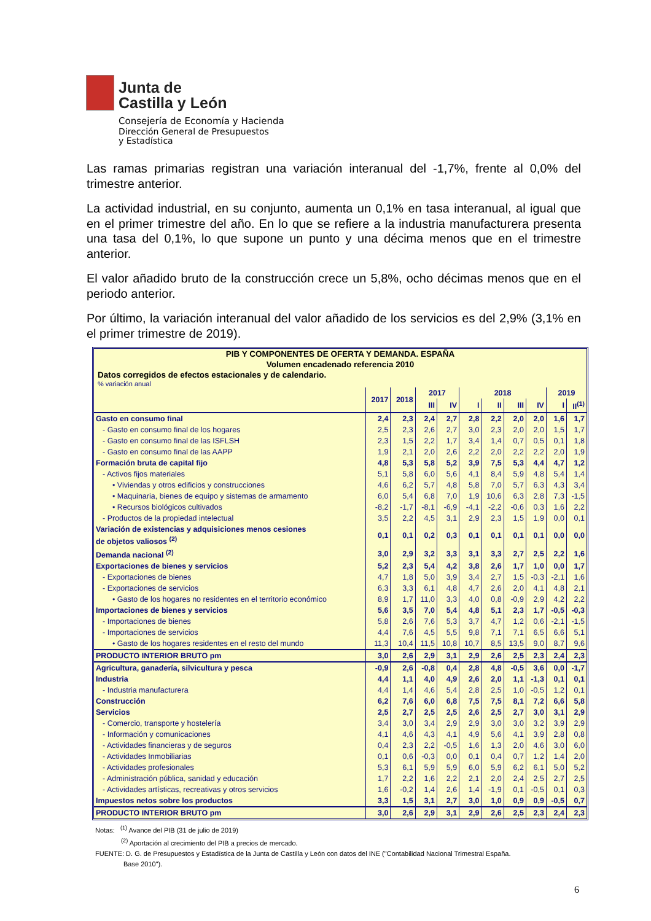Junta de
Castilla y León
Consejería de Economía y Hacienda
Dirección General de Presupuestos
y Estadística
Las ramas primarias registran una variación interanual del -1,7%, frente al 0,0% del trimestre anterior.
La actividad industrial, en su conjunto, aumenta un 0,1% en tasa interanual, al igual que en el primer trimestre del año. En lo que se refiere a la industria manufacturera presenta una tasa del 0,1%, lo que supone un punto y una décima menos que en el trimestre anterior.
El valor añadido bruto de la construcción crece un 5,8%, ocho décimas menos que en el periodo anterior.
Por último, la variación interanual del valor añadido de los servicios es del 2,9% (3,1% en el primer trimestre de 2019).
PIB Y COMPONENTES DE OFERTA Y DEMANDA. ESPAÑA
Volumen encadenado referencia 2010
Datos corregidos de efectos estacionales y de calendario.
% variación anual
| | 2017 | 2018 | 2017 | | 2018 | | | | 2019 | |
| --- | --- | --- | --- | --- | --- | --- | --- | --- | --- | --- |
| | | | III | IV | I | II | III | IV | I | II<sup>(1)</sup> |
| Gasto en consumo final | 2,4 | 2,3 | 2,4 | 2,7 | 2,8 | 2,2 | 2,0 | 2,0 | 1,6 | 1,7 |
| - Gasto en consumo final de los hogares | 2,5 | 2,3 | 2,6 | 2,7 | 3,0 | 2,3 | 2,0 | 2,0 | 1,5 | 1,7 |
| - Gasto en consumo final de las ISFLSH | 2,3 | 1,5 | 2,2 | 1,7 | 3,4 | 1,4 | 0,7 | 0,5 | 0,1 | 1,8 |
| - Gasto en consumo final de las AAPP | 1,9 | 2,1 | 2,0 | 2,6 | 2,2 | 2,0 | 2,2 | 2,2 | 2,0 | 1,9 |
| Formación bruta de capital fijo | 4,8 | 5,3 | 5,8 | 5,2 | 3,9 | 7,5 | 5,3 | 4,4 | 4,7 | 1,2 |
| - Activos fijos materiales | 5,1 | 5,8 | 6,0 | 5,6 | 4,1 | 8,4 | 5,9 | 4,8 | 5,4 | 1,4 |
| • Viviendas y otros edificios y construcciones | 4,6 | 6,2 | 5,7 | 4,8 | 5,8 | 7,0 | 5,7 | 6,3 | 4,3 | 3,4 |
| • Maquinaria, bienes de equipo y sistemas de armamento | 6,0 | 5,4 | 6,8 | 7,0 | 1,9 | 10,6 | 6,3 | 2,8 | 7,3 | -1,5 |
| • Recursos biológicos cultivados | -8,2 | -1,7 | -8,1 | -6,9 | -4,1 | -2,2 | -0,6 | 0,3 | 1,6 | 2,2 |
| - Productos de la propiedad intelectual | 3,5 | 2,2 | 4,5 | 3,1 | 2,9 | 2,3 | 1,5 | 1,9 | 0,0 | 0,1 |
| Variación de existencias y adquisiciones menos cesiones de objetos valiosos <sup>(2)</sup> | 0,1 | 0,1 | 0,2 | 0,3 | 0,1 | 0,1 | 0,1 | 0,1 | 0,0 | 0,0 |
| Demanda nacional <sup>(2)</sup> | 3,0 | 2,9 | 3,2 | 3,3 | 3,1 | 3,3 | 2,7 | 2,5 | 2,2 | 1,6 |
| Exportaciones de bienes y servicios | 5,2 | 2,3 | 5,4 | 4,2 | 3,8 | 2,6 | 1,7 | 1,0 | 0,0 | 1,7 |
| - Exportaciones de bienes | 4,7 | 1,8 | 5,0 | 3,9 | 3,4 | 2,7 | 1,5 | -0,3 | -2,1 | 1,6 |
| - Exportaciones de servicios | 6,3 | 3,3 | 6,1 | 4,8 | 4,7 | 2,6 | 2,0 | 4,1 | 4,8 | 2,1 |
| • Gasto de los hogares no residentes en el territorio económico | 8,9 | 1,7 | 11,0 | 3,3 | 4,0 | 0,8 | -0,9 | 2,9 | 4,2 | 2,2 |
| Importaciones de bienes y servicios | 5,6 | 3,5 | 7,0 | 5,4 | 4,8 | 5,1 | 2,3 | 1,7 | -0,5 | -0,3 |
| - Importaciones de bienes | 5,8 | 2,6 | 7,6 | 5,3 | 3,7 | 4,7 | 1,2 | 0,6 | -2,1 | -1,5 |
| - Importaciones de servicios | 4,4 | 7,6 | 4,5 | 5,5 | 9,8 | 7,1 | 7,1 | 6,5 | 6,6 | 5,1 |
| • Gasto de los hogares residentes en el resto del mundo | 11,3 | 10,4 | 11,5 | 10,8 | 10,7 | 8,5 | 13,5 | 9,0 | 8,7 | 9,6 |
| PRODUCTO INTERIOR BRUTO pm | 3,0 | 2,6 | 2,9 | 3,1 | 2,9 | 2,6 | 2,5 | 2,3 | 2,4 | 2,3 |
| Agricultura, ganadería, silvicultura y pesca | -0,9 | 2,6 | -0,8 | 0,4 | 2,8 | 4,8 | -0,5 | 3,6 | 0,0 | -1,7 |
| Industria | 4,4 | 1,1 | 4,0 | 4,9 | 2,6 | 2,0 | 1,1 | -1,3 | 0,1 | 0,1 |
| - Industria manufacturera | 4,4 | 1,4 | 4,6 | 5,4 | 2,8 | 2,5 | 1,0 | -0,5 | 1,2 | 0,1 |
| Construcción | 6,2 | 7,6 | 6,0 | 6,8 | 7,5 | 7,5 | 8,1 | 7,2 | 6,6 | 5,8 |
| Servicios | 2,5 | 2,7 | 2,5 | 2,5 | 2,6 | 2,5 | 2,7 | 3,0 | 3,1 | 2,9 |
| - Comercio, transporte y hostelería | 3,4 | 3,0 | 3,4 | 2,9 | 2,9 | 3,0 | 3,0 | 3,2 | 3,9 | 2,9 |
| - Información y comunicaciones | 4,1 | 4,6 | 4,3 | 4,1 | 4,9 | 5,6 | 4,1 | 3,9 | 2,8 | 0,8 |
| - Actividades financieras y de seguros | 0,4 | 2,3 | 2,2 | -0,5 | 1,6 | 1,3 | 2,0 | 4,6 | 3,0 | 6,0 |
| - Actividades Inmobiliarias | 0,1 | 0,6 | -0,3 | 0,0 | 0,1 | 0,4 | 0,7 | 1,2 | 1,4 | 2,0 |
| - Actividades profesionales | 5,3 | 6,1 | 5,9 | 5,9 | 6,0 | 5,9 | 6,2 | 6,1 | 5,0 | 5,2 |
| - Administración pública, sanidad y educación | 1,7 | 2,2 | 1,6 | 2,2 | 2,1 | 2,0 | 2,4 | 2,5 | 2,7 | 2,5 |
| - Actividades artísticas, recreativas y otros servicios | 1,6 | -0,2 | 1,4 | 2,6 | 1,4 | -1,9 | 0,1 | -0,5 | 0,1 | 0,3 |
| Impuestos netos sobre los productos | 3,3 | 1,5 | 3,1 | 2,7 | 3,0 | 1,0 | 0,9 | 0,9 | -0,5 | 0,7 |
| PRODUCTO INTERIOR BRUTO pm | 3,0 | 2,6 | 2,9 | 3,1 | 2,9 | 2,6 | 2,5 | 2,3 | 2,4 | 2,3 |
Notas: <sup>(1)</sup> Avance del PIB (31 de julio de 2019)
<sup>(2)</sup> Aportación al crecimiento del PIB a precios de mercado.
FUENTE: D. G. de Presupuestos y Estadística de la Junta de Castilla y León con datos del INE ("Contabilidad Nacional Trimestral España.
Base 2010").
6